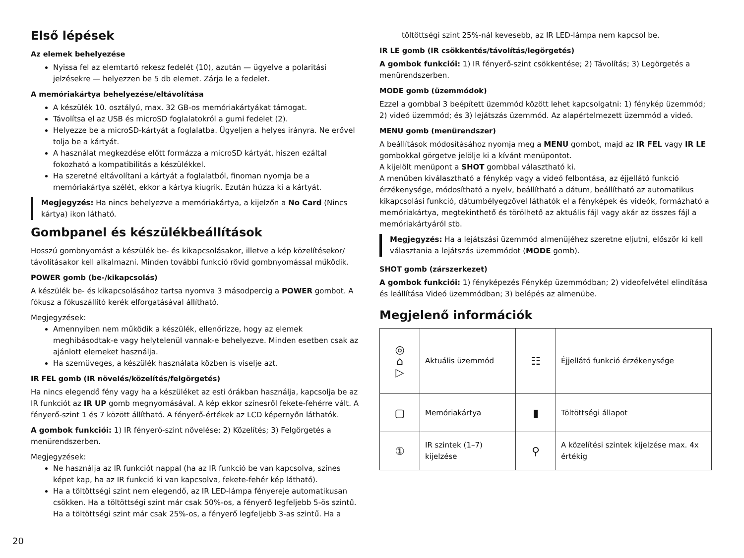Első lépések
Az elemek behelyezése
Nyissa fel az elemtartó rekesz fedelét (10), azután — ügyelve a polaritási jelzésekre — helyezzen be 5 db elemet. Zárja le a fedelet.
A memóriakártya behelyezése/eltávolítása
A készülék 10. osztályú, max. 32 GB-os memóriakártyákat támogat.
Távolítsa el az USB és microSD foglalatokról a gumi fedelet (2).
Helyezze be a microSD-kártyát a foglalatba. Ügyeljen a helyes irányra. Ne erővel tolja be a kártyát.
A használat megkezdése előtt formázza a microSD kártyát, hiszen ezáltal fokozható a kompatibilitás a készülékkel.
Ha szeretné eltávolítani a kártyát a foglalatból, finoman nyomja be a memóriakártya szélét, ekkor a kártya kiugrik. Ezután húzza ki a kártyát.
Megjegyzés: Ha nincs behelyezve a memóriakártya, a kijelzőn a No Card (Nincs kártya) ikon látható.
Gombpanel és készülékbeállítások
Hosszú gombnyomást a készülék be- és kikapcsolásakor, illetve a kép közelítésekor/ távolításakor kell alkalmazni. Minden további funkció rövid gombnyomással működik.
POWER gomb (be-/kikapcsolás)
A készülék be- és kikapcsolásához tartsa nyomva 3 másodpercig a POWER gombot. A fókusz a fókuszállító kerék elforgatásával állítható.
Megjegyzések:
Amennyiben nem működik a készülék, ellenőrizze, hogy az elemek meghibásodtak-e vagy helytelenül vannak-e behelyezve. Minden esetben csak az ajánlott elemeket használja.
Ha szemüveges, a készülék használata közben is viselje azt.
IR FEL gomb (IR növelés/közelítés/felgörgetés)
Ha nincs elegendő fény vagy ha a készüléket az esti órákban használja, kapcsolja be az IR funkciót az IR UP gomb megnyomásával. A kép ekkor színesről fekete-fehérre vált. A fényerő-szint 1 és 7 között állítható. A fényerő-értékek az LCD képernyőn láthatók.
A gombok funkciói: 1) IR fényerő-szint növelése; 2) Közelítés; 3) Felgörgetés a menürendszerben.
Megjegyzések:
Ne használja az IR funkciót nappal (ha az IR funkció be van kapcsolva, színes képet kap, ha az IR funkció ki van kapcsolva, fekete-fehér kép látható).
Ha a töltöttségi szint nem elegendő, az IR LED-lámpa fényereje automatikusan csökken. Ha a töltöttségi szint már csak 50%-os, a fényerő legfeljebb 5-ös szintű. Ha a töltöttségi szint már csak 25%-os, a fényerő legfeljebb 3-as szintű. Ha a
töltöttségi szint 25%-nál kevesebb, az IR LED-lámpa nem kapcsol be.
IR LE gomb (IR csökkentés/távolítás/legörgetés)
A gombok funkciói: 1) IR fényerő-szint csökkentése; 2) Távolítás; 3) Legörgetés a menürendszerben.
MODE gomb (üzemmódok)
Ezzel a gombbal 3 beépített üzemmód között lehet kapcsolgatni: 1) fénykép üzemmód; 2) videó üzemmód; és 3) lejátszás üzemmód. Az alapértelmezett üzemmód a videó.
MENU gomb (menürendszer)
A beállítások módosításához nyomja meg a MENU gombot, majd az IR FEL vagy IR LE gombokkal görgetve jelölje ki a kívánt menüpontot.
A kijelölt menüpont a SHOT gombbal választható ki.
A menüben kiválasztható a fénykép vagy a videó felbontása, az éjjellátó funkció érzékenysége, módosítható a nyelv, beállítható a dátum, beállítható az automatikus kikapcsolási funkció, dátumbélyegzővel láthatók el a fényképek és videók, formázható a memóriakártya, megtekinthető és törölhető az aktuális fájl vagy akár az összes fájl a memóriakártyáról stb.
Megjegyzés: Ha a lejátszási üzemmód almenüjéhez szeretne eljutni, először ki kell választania a lejátszás üzemmódot (MODE gomb).
SHOT gomb (zárszerkezet)
A gombok funkciói: 1) fényképezés Fénykép üzemmódban; 2) videofelvétel elindítása és leállítása Videó üzemmódban; 3) belépés az almenübe.
Megjelenő információk
| ◎ ⌂ ▷ | Aktuális üzemmód | ☷ | Éjjellátó funkció érzékenysége |
| ▢ | Memóriakártya | ▮ | Töltöttségi állapot |
| ① | IR szintek (1–7) kijelzése | ⚲ | A közelítési szintek kijelzése max. 4x értékig |
20